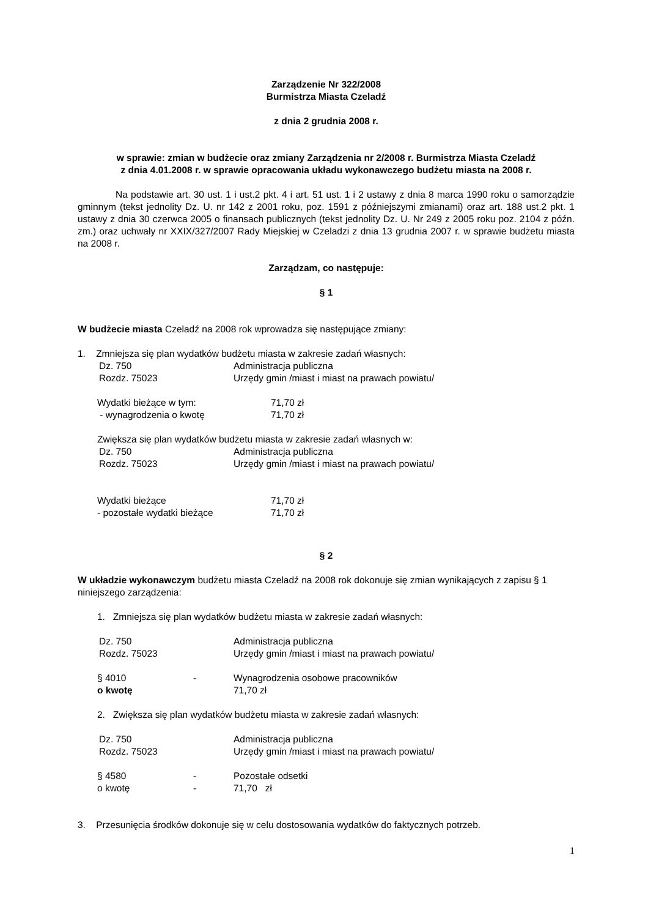Zarządzenie Nr 322/2008
Burmistrza Miasta Czeladź
z dnia 2 grudnia 2008 r.
w sprawie: zmian w budżecie oraz zmiany Zarządzenia nr 2/2008 r. Burmistrza Miasta Czeladź
z dnia 4.01.2008 r. w sprawie opracowania układu wykonawczego budżetu miasta na 2008 r.
Na podstawie art. 30 ust. 1 i ust.2 pkt. 4 i art. 51 ust. 1 i 2 ustawy z dnia 8 marca 1990 roku o samorządzie gminnym (tekst jednolity Dz. U. nr 142 z 2001 roku, poz. 1591 z późniejszymi zmianami) oraz art. 188 ust.2 pkt. 1 ustawy z dnia 30 czerwca 2005 o finansach publicznych (tekst jednolity Dz. U. Nr 249 z 2005 roku poz. 2104 z późn. zm.) oraz uchwały nr XXIX/327/2007 Rady Miejskiej w Czeladzi z dnia 13 grudnia 2007 r. w sprawie budżetu miasta na 2008 r.
Zarządzam, co następuje:
§ 1
W budżecie miasta Czeladź na 2008 rok wprowadza się następujące zmiany:
1. Zmniejsza się plan wydatków budżetu miasta w zakresie zadań własnych:
| Dz. 750 | Administracja publiczna |
| Rozdz. 75023 | Urzędy gmin /miast i miast na prawach powiatu/ |
| Wydatki bieżące w tym: | 71,70 zł |
| - wynagrodzenia o kwotę | 71,70 zł |
Zwiększa się plan wydatków budżetu miasta w zakresie zadań własnych w:
| Dz. 750 | Administracja publiczna |
| Rozdz. 75023 | Urzędy gmin /miast i miast na prawach powiatu/ |
| Wydatki bieżące | 71,70 zł |
| - pozostałe wydatki bieżące | 71,70 zł |
§ 2
W układzie wykonawczym budżetu miasta Czeladź na 2008 rok dokonuje się zmian wynikających z zapisu § 1 niniejszego zarządzenia:
1. Zmniejsza się plan wydatków budżetu miasta w zakresie zadań własnych:
| Dz. 750 | Administracja publiczna |
| Rozdz. 75023 | Urzędy gmin /miast i miast na prawach powiatu/ |
| § 4010 | - | Wynagrodzenia osobowe pracowników |
| o kwotę | | 71,70 zł |
2. Zwiększa się plan wydatków budżetu miasta w zakresie zadań własnych:
| Dz. 750 | Administracja publiczna |
| Rozdz. 75023 | Urzędy gmin /miast i miast na prawach powiatu/ |
| § 4580 | - | Pozostałe odsetki |
| o kwotę | - | 71,70 zł |
3. Przesunięcia środków dokonuje się w celu dostosowania wydatków do faktycznych potrzeb.
1